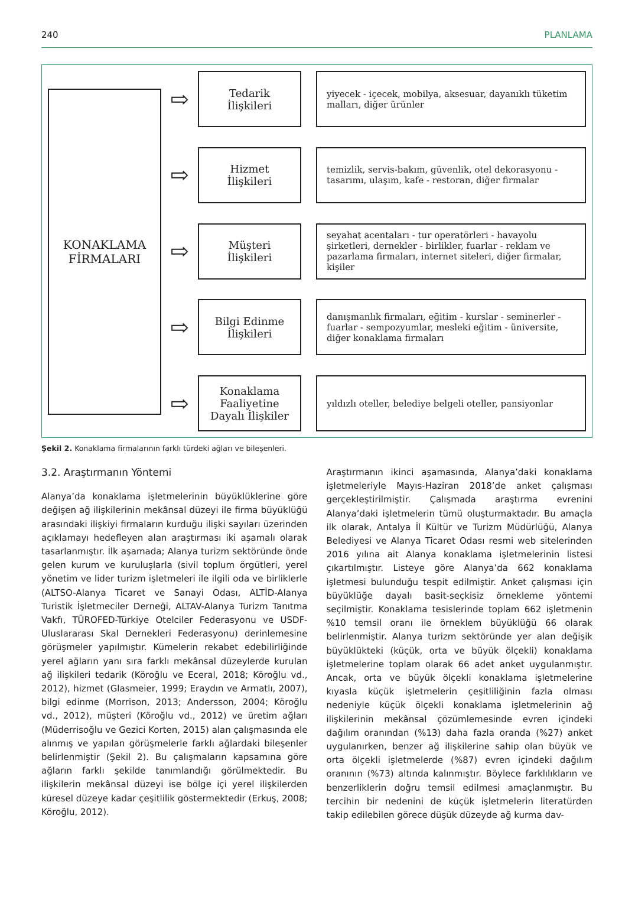240 PLANLAMA
KONAKLAMA
FİRMALARI
⇨
Tedarik
İlişkileri
yiyecek - içecek, mobilya, aksesuar, dayanıklı tüketim malları, diğer ürünler
⇨
Hizmet
İlişkileri
temizlik, servis-bakım, güvenlik, otel dekorasyonu - tasarımı, ulaşım, kafe - restoran, diğer firmalar
⇨
Müşteri
İlişkileri
seyahat acentaları - tur operatörleri - havayolu şirketleri, dernekler - birlikler, fuarlar - reklam ve pazarlama firmaları, internet siteleri, diğer firmalar, kişiler
⇨
Bilgi Edinme
İlişkileri
danışmanlık firmaları, eğitim - kurslar - seminerler - fuarlar - sempozyumlar, mesleki eğitim - üniversite, diğer konaklama firmaları
⇨
Konaklama
Faaliyetine
Dayalı İlişkiler
yıldızlı oteller, belediye belgeli oteller, pansiyonlar
Şekil 2. Konaklama firmalarının farklı türdeki ağları ve bileşenleri.
3.2. Araştırmanın Yöntemi
Alanya’da konaklama işletmelerinin büyüklüklerine göre değişen ağ ilişkilerinin mekânsal düzeyi ile firma büyüklüğü arasındaki ilişkiyi firmaların kurduğu ilişki sayıları üzerinden açıklamayı hedefleyen alan araştırması iki aşamalı olarak tasarlanmıştır. İlk aşamada; Alanya turizm sektöründe önde gelen kurum ve kuruluşlarla (sivil toplum örgütleri, yerel yönetim ve lider turizm işletmeleri ile ilgili oda ve birliklerle (ALTSO-Alanya Ticaret ve Sanayi Odası, ALTİD-Alanya Turistik İşletmeciler Derneği, ALTAV-Alanya Turizm Tanıtma Vakfı, TÜROFED-Türkiye Otelciler Federasyonu ve USDF-Uluslararası Skal Dernekleri Federasyonu) derinlemesine görüşmeler yapılmıştır. Kümelerin rekabet edebilirliğinde yerel ağların yanı sıra farklı mekânsal düzeylerde kurulan ağ ilişkileri tedarik (Köroğlu ve Eceral, 2018; Köroğlu vd., 2012), hizmet (Glasmeier, 1999; Eraydın ve Armatlı, 2007), bilgi edinme (Morrison, 2013; Andersson, 2004; Köroğlu vd., 2012), müşteri (Köroğlu vd., 2012) ve üretim ağları (Müderrisoğlu ve Gezici Korten, 2015) alan çalışmasında ele alınmış ve yapılan görüşmelerle farklı ağlardaki bileşenler belirlenmiştir (Şekil 2). Bu çalışmaların kapsamına göre ağların farklı şekilde tanımlandığı görülmektedir. Bu ilişkilerin mekânsal düzeyi ise bölge içi yerel ilişkilerden küresel düzeye kadar çeşitlilik göstermektedir (Erkuş, 2008; Köroğlu, 2012).
Araştırmanın ikinci aşamasında, Alanya’daki konaklama işletmeleriyle Mayıs-Haziran 2018’de anket çalışması gerçekleştirilmiştir. Çalışmada araştırma evrenini Alanya’daki işletmelerin tümü oluşturmaktadır. Bu amaçla ilk olarak, Antalya İl Kültür ve Turizm Müdürlüğü, Alanya Belediyesi ve Alanya Ticaret Odası resmi web sitelerinden 2016 yılına ait Alanya konaklama işletmelerinin listesi çıkartılmıştır. Listeye göre Alanya’da 662 konaklama işletmesi bulunduğu tespit edilmiştir. Anket çalışması için büyüklüğe dayalı basit-seçkisiz örnekleme yöntemi seçilmiştir. Konaklama tesislerinde toplam 662 işletmenin %10 temsil oranı ile örneklem büyüklüğü 66 olarak belirlenmiştir. Alanya turizm sektöründe yer alan değişik büyüklükteki (küçük, orta ve büyük ölçekli) konaklama işletmelerine toplam olarak 66 adet anket uygulanmıştır. Ancak, orta ve büyük ölçekli konaklama işletmelerine kıyasla küçük işletmelerin çeşitliliğinin fazla olması nedeniyle küçük ölçekli konaklama işletmelerinin ağ ilişkilerinin mekânsal çözümlemesinde evren içindeki dağılım oranından (%13) daha fazla oranda (%27) anket uygulanırken, benzer ağ ilişkilerine sahip olan büyük ve orta ölçekli işletmelerde (%87) evren içindeki dağılım oranının (%73) altında kalınmıştır. Böylece farklılıkların ve benzerliklerin doğru temsil edilmesi amaçlanmıştır. Bu tercihin bir nedenini de küçük işletmelerin literatürden takip edilebilen görece düşük düzeyde ağ kurma dav-